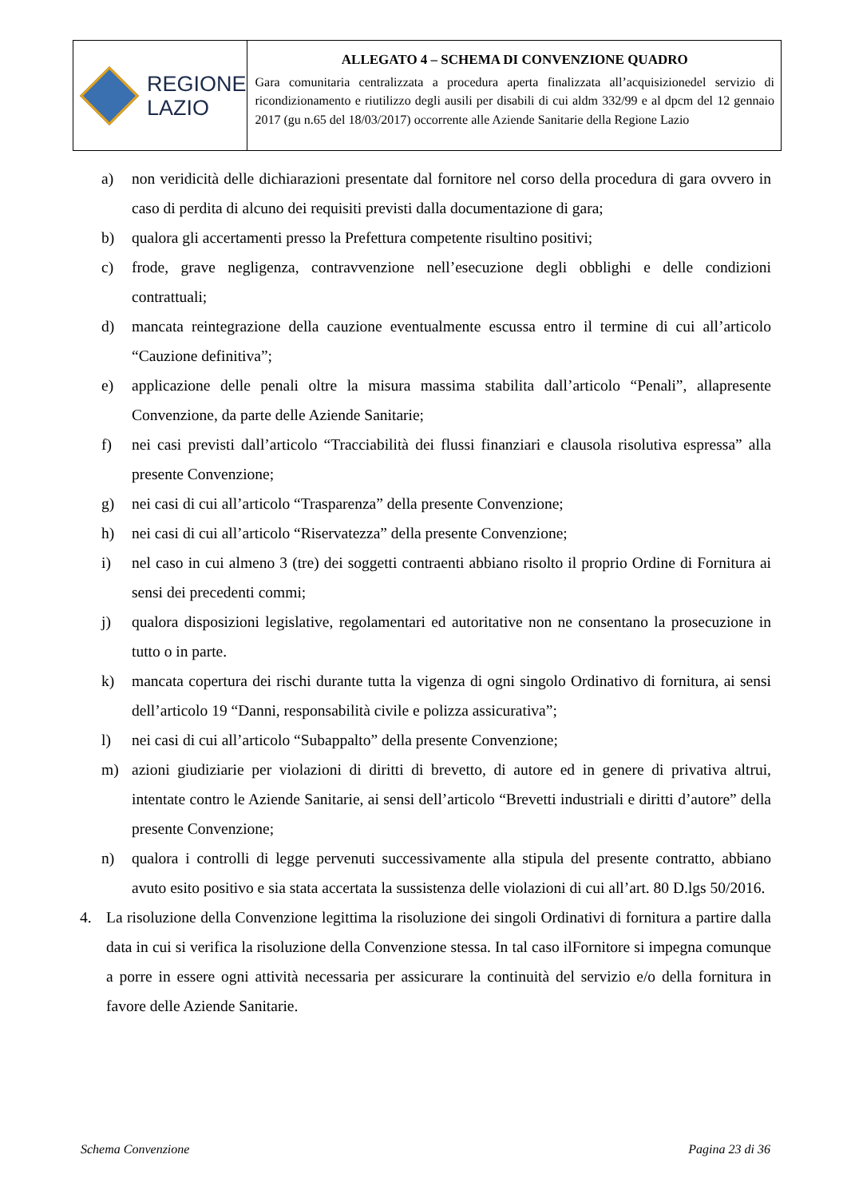REGIONE
LAZIO
ALLEGATO 4 – SCHEMA DI CONVENZIONE QUADRO
Gara comunitaria centralizzata a procedura aperta finalizzata all’acquisizionedel servizio di ricondizionamento e riutilizzo degli ausili per disabili di cui aldm 332/99 e al dpcm del 12 gennaio 2017 (gu n.65 del 18/03/2017) occorrente alle Aziende Sanitarie della Regione Lazio
a) non veridicità delle dichiarazioni presentate dal fornitore nel corso della procedura di gara ovvero in caso di perdita di alcuno dei requisiti previsti dalla documentazione di gara;
b) qualora gli accertamenti presso la Prefettura competente risultino positivi;
c) frode, grave negligenza, contravvenzione nell’esecuzione degli obblighi e delle condizioni contrattuali;
d) mancata reintegrazione della cauzione eventualmente escussa entro il termine di cui all’articolo “Cauzione definitiva”;
e) applicazione delle penali oltre la misura massima stabilita dall’articolo “Penali”, allapresente Convenzione, da parte delle Aziende Sanitarie;
f) nei casi previsti dall’articolo “Tracciabilità dei flussi finanziari e clausola risolutiva espressa” alla presente Convenzione;
g) nei casi di cui all’articolo “Trasparenza” della presente Convenzione;
h) nei casi di cui all’articolo “Riservatezza” della presente Convenzione;
i) nel caso in cui almeno 3 (tre) dei soggetti contraenti abbiano risolto il proprio Ordine di Fornitura ai sensi dei precedenti commi;
j) qualora disposizioni legislative, regolamentari ed autoritative non ne consentano la prosecuzione in tutto o in parte.
k) mancata copertura dei rischi durante tutta la vigenza di ogni singolo Ordinativo di fornitura, ai sensi dell’articolo 19 “Danni, responsabilità civile e polizza assicurativa”;
l) nei casi di cui all’articolo “Subappalto” della presente Convenzione;
m) azioni giudiziarie per violazioni di diritti di brevetto, di autore ed in genere di privativa altrui, intentate contro le Aziende Sanitarie, ai sensi dell’articolo “Brevetti industriali e diritti d’autore” della presente Convenzione;
n) qualora i controlli di legge pervenuti successivamente alla stipula del presente contratto, abbiano avuto esito positivo e sia stata accertata la sussistenza delle violazioni di cui all’art. 80 D.lgs 50/2016.
4. La risoluzione della Convenzione legittima la risoluzione dei singoli Ordinativi di fornitura a partire dalla data in cui si verifica la risoluzione della Convenzione stessa. In tal caso ilFornitore si impegna comunque a porre in essere ogni attività necessaria per assicurare la continuità del servizio e/o della fornitura in favore delle Aziende Sanitarie.
Schema Convenzione Pagina 23 di 36